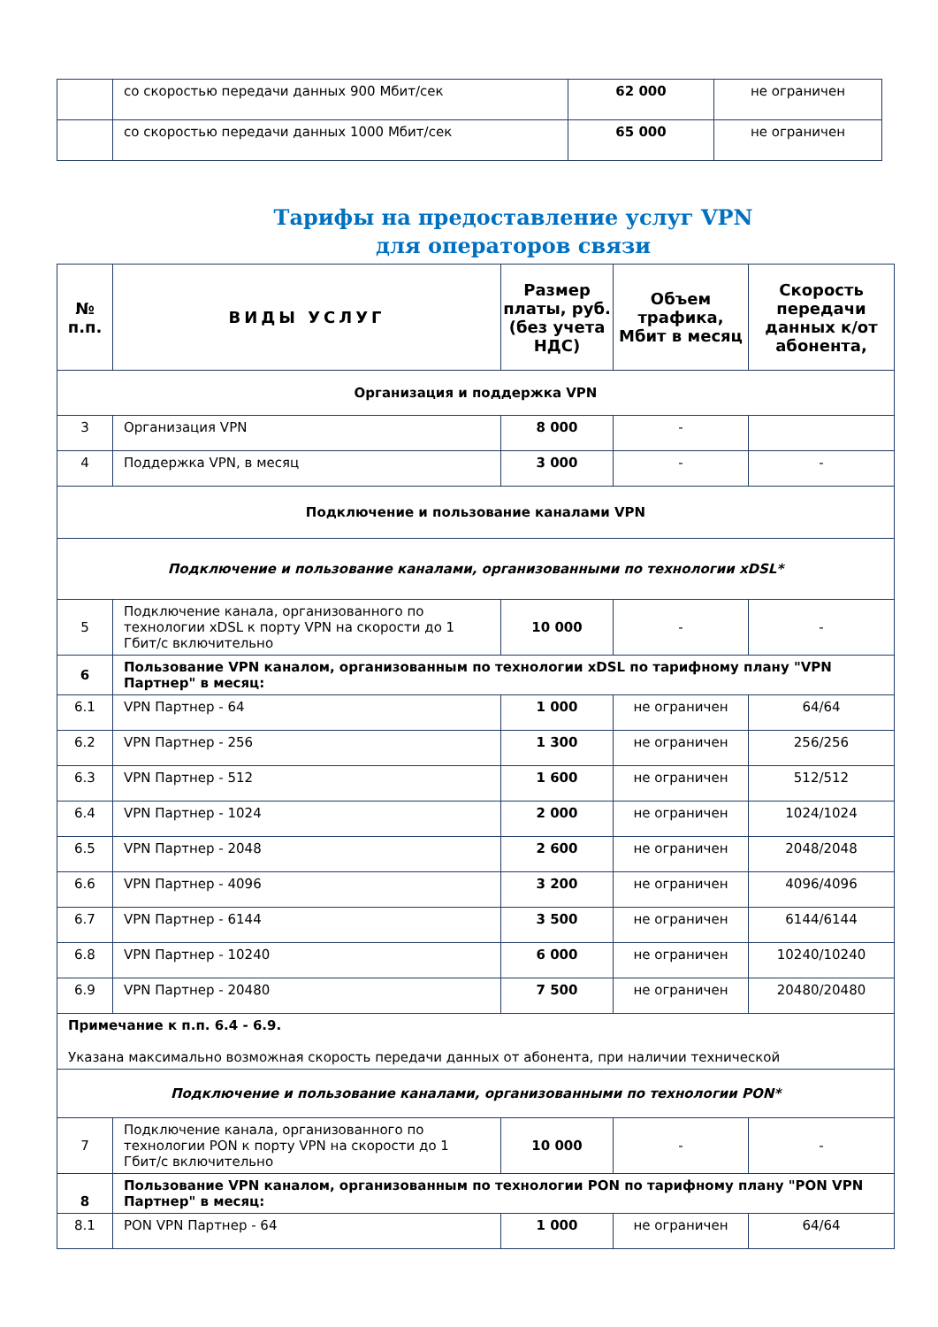| | со скоростью передачи данных 900 Мбит/сек | 62 000 | не ограничен |
| | со скоростью передачи данных 1000 Мбит/сек | 65 000 | не ограничен |
Тарифы на предоставление услуг VPN
для операторов связи
| № п.п. | ВИДЫ УСЛУГ | Размер платы, руб. (без учета НДС) | Объем трафика, Мбит в месяц | Скорость передачи данных к/от абонента, |
| --- | --- | --- | --- | --- |
| Организация и поддержка VPN | | | | |
| 3 | Организация VPN | 8 000 | - | |
| 4 | Поддержка VPN, в месяц | 3 000 | - | - |
| Подключение и пользование каналами VPN | | | | |
| Подключение и пользование каналами, организованными по технологии xDSL* | | | | |
| 5 | Подключение канала, организованного по технологии xDSL к порту VPN на скорости до 1 Гбит/с включительно | 10 000 | - | - |
| 6 | Пользование VPN каналом, организованным по технологии xDSL по тарифному плану "VPN Партнер" в месяц: | | | |
| 6.1 | VPN Партнер - 64 | 1 000 | не ограничен | 64/64 |
| 6.2 | VPN Партнер - 256 | 1 300 | не ограничен | 256/256 |
| 6.3 | VPN Партнер - 512 | 1 600 | не ограничен | 512/512 |
| 6.4 | VPN Партнер - 1024 | 2 000 | не ограничен | 1024/1024 |
| 6.5 | VPN Партнер - 2048 | 2 600 | не ограничен | 2048/2048 |
| 6.6 | VPN Партнер - 4096 | 3 200 | не ограничен | 4096/4096 |
| 6.7 | VPN Партнер - 6144 | 3 500 | не ограничен | 6144/6144 |
| 6.8 | VPN Партнер - 10240 | 6 000 | не ограничен | 10240/10240 |
| 6.9 | VPN Партнер - 20480 | 7 500 | не ограничен | 20480/20480 |
| Примечание к п.п. 6.4 - 6.9. Указана максимально возможная скорость передачи данных от абонента, при наличии технической | | | | |
| Подключение и пользование каналами, организованными по технологии PON* | | | | |
| 7 | Подключение канала, организованного по технологии PON к порту VPN на скорости до 1 Гбит/с включительно | 10 000 | - | - |
| 8 | Пользование VPN каналом, организованным по технологии PON по тарифному плану "PON VPN Партнер" в месяц: | | | |
| 8.1 | PON VPN Партнер - 64 | 1 000 | не ограничен | 64/64 |